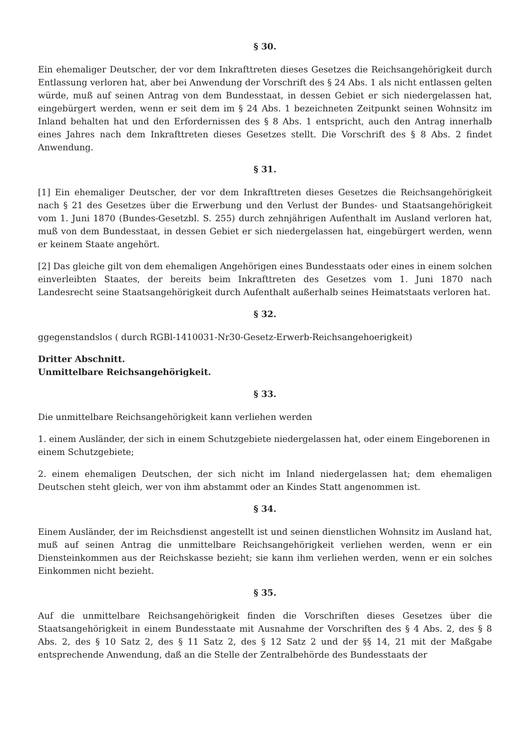§ 30.
Ein ehemaliger Deutscher, der vor dem Inkrafttreten dieses Gesetzes die Reichsangehörigkeit durch Entlassung verloren hat, aber bei Anwendung der Vorschrift des § 24 Abs. 1 als nicht entlassen gelten würde, muß auf seinen Antrag von dem Bundesstaat, in dessen Gebiet er sich niedergelassen hat, eingebürgert werden, wenn er seit dem im § 24 Abs. 1 bezeichneten Zeitpunkt seinen Wohnsitz im Inland behalten hat und den Erfordernissen des § 8 Abs. 1 entspricht, auch den Antrag innerhalb eines Jahres nach dem Inkrafttreten dieses Gesetzes stellt. Die Vorschrift des § 8 Abs. 2 findet Anwendung.
§ 31.
[1] Ein ehemaliger Deutscher, der vor dem Inkrafttreten dieses Gesetzes die Reichsangehörigkeit nach § 21 des Gesetzes über die Erwerbung und den Verlust der Bundes- und Staatsangehörigkeit vom 1. Juni 1870 (Bundes-Gesetzbl. S. 255) durch zehnjährigen Aufenthalt im Ausland verloren hat, muß von dem Bundesstaat, in dessen Gebiet er sich niedergelassen hat, eingebürgert werden, wenn er keinem Staate angehört.
[2] Das gleiche gilt von dem ehemaligen Angehörigen eines Bundesstaats oder eines in einem solchen einverleibten Staates, der bereits beim Inkrafttreten des Gesetzes vom 1. Juni 1870 nach Landesrecht seine Staatsangehörigkeit durch Aufenthalt außerhalb seines Heimatstaats verloren hat.
§ 32.
ggegenstandslos ( durch RGBl-1410031-Nr30-Gesetz-Erwerb-Reichsangehoerigkeit)
Dritter Abschnitt.
Unmittelbare Reichsangehörigkeit.
§ 33.
Die unmittelbare Reichsangehörigkeit kann verliehen werden
1. einem Ausländer, der sich in einem Schutzgebiete niedergelassen hat, oder einem Eingeborenen in einem Schutzgebiete;
2. einem ehemaligen Deutschen, der sich nicht im Inland niedergelassen hat; dem ehemaligen Deutschen steht gleich, wer von ihm abstammt oder an Kindes Statt angenommen ist.
§ 34.
Einem Ausländer, der im Reichsdienst angestellt ist und seinen dienstlichen Wohnsitz im Ausland hat, muß auf seinen Antrag die unmittelbare Reichsangehörigkeit verliehen werden, wenn er ein Diensteinkommen aus der Reichskasse bezieht; sie kann ihm verliehen werden, wenn er ein solches Einkommen nicht bezieht.
§ 35.
Auf die unmittelbare Reichsangehörigkeit finden die Vorschriften dieses Gesetzes über die Staatsangehörigkeit in einem Bundesstaate mit Ausnahme der Vorschriften des § 4 Abs. 2, des § 8 Abs. 2, des § 10 Satz 2, des § 11 Satz 2, des § 12 Satz 2 und der §§ 14, 21 mit der Maßgabe entsprechende Anwendung, daß an die Stelle der Zentralbehörde des Bundesstaats der